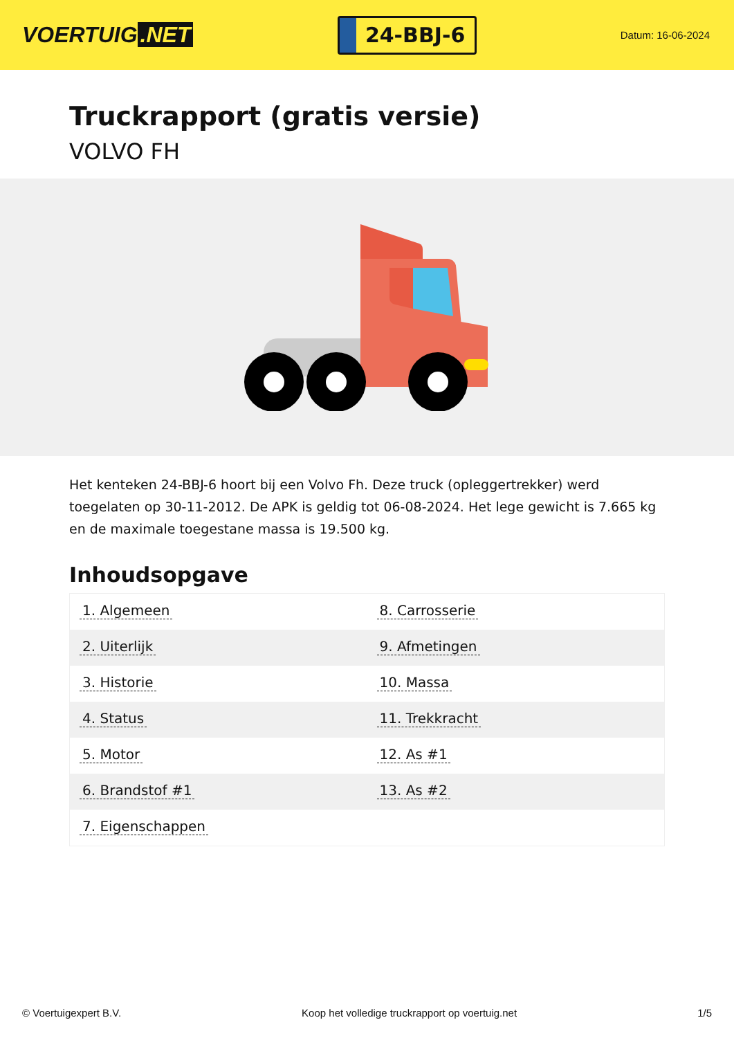VOERTUIG.NET
24-BBJ-6
Datum: 16-06-2024
Truckrapport (gratis versie)
VOLVO FH
Het kenteken 24-BBJ-6 hoort bij een Volvo Fh. Deze truck (opleggertrekker) werd toegelaten op 30-11-2012. De APK is geldig tot 06-08-2024. Het lege gewicht is 7.665 kg en de maximale toegestane massa is 19.500 kg.
Inhoudsopgave
| 1. Algemeen | 8. Carrosserie |
| 2. Uiterlijk | 9. Afmetingen |
| 3. Historie | 10. Massa |
| 4. Status | 11. Trekkracht |
| 5. Motor | 12. As #1 |
| 6. Brandstof #1 | 13. As #2 |
| 7. Eigenschappen | |
© Voertuigexpert B.V. Koop het volledige truckrapport op voertuig.net 1/5